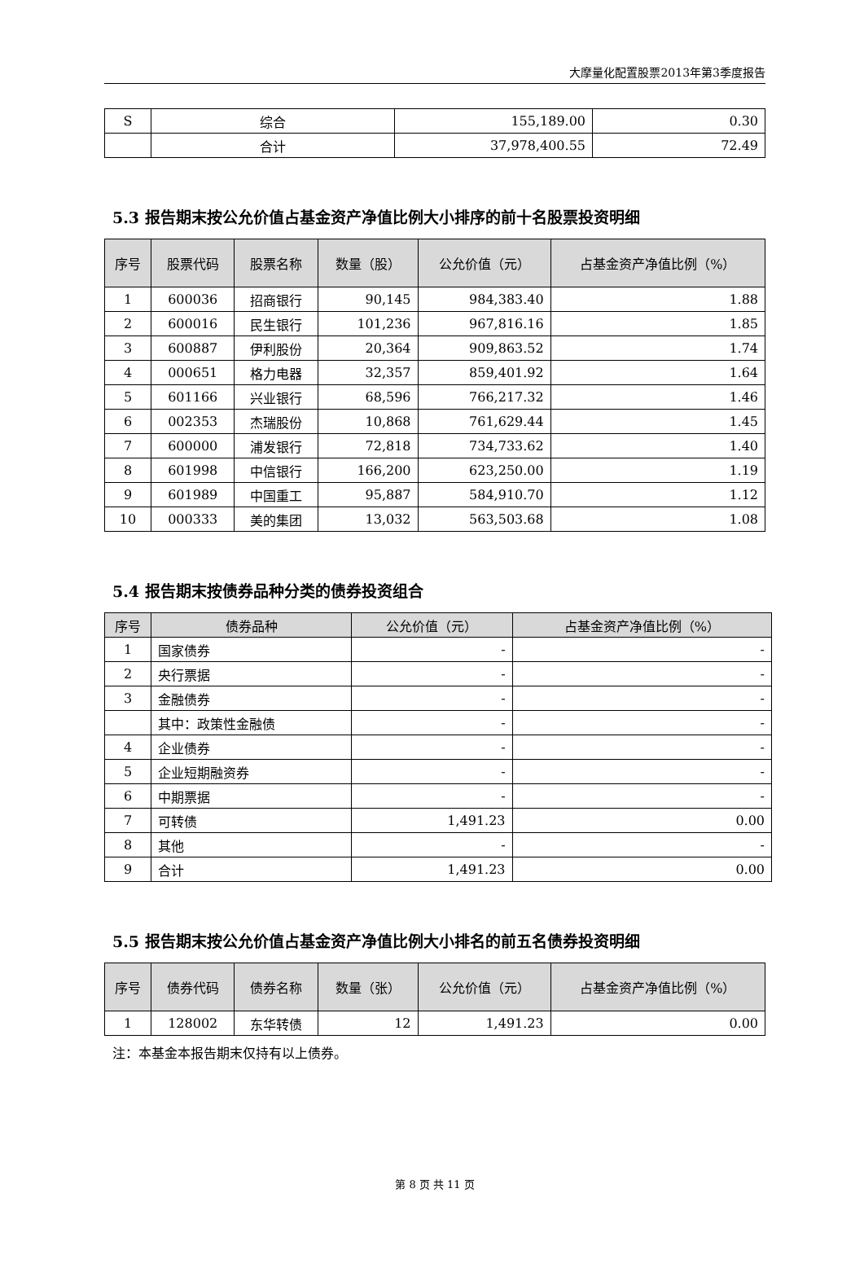大摩量化配置股票2013年第3季度报告
| S | 综合 | 155,189.00 | 0.30 |
| | 合计 | 37,978,400.55 | 72.49 |
5.3 报告期末按公允价值占基金资产净值比例大小排序的前十名股票投资明细
| 序号 | 股票代码 | 股票名称 | 数量（股） | 公允价值（元） | 占基金资产净值比例（%） |
| --- | --- | --- | --- | --- | --- |
| 1 | 600036 | 招商银行 | 90,145 | 984,383.40 | 1.88 |
| 2 | 600016 | 民生银行 | 101,236 | 967,816.16 | 1.85 |
| 3 | 600887 | 伊利股份 | 20,364 | 909,863.52 | 1.74 |
| 4 | 000651 | 格力电器 | 32,357 | 859,401.92 | 1.64 |
| 5 | 601166 | 兴业银行 | 68,596 | 766,217.32 | 1.46 |
| 6 | 002353 | 杰瑞股份 | 10,868 | 761,629.44 | 1.45 |
| 7 | 600000 | 浦发银行 | 72,818 | 734,733.62 | 1.40 |
| 8 | 601998 | 中信银行 | 166,200 | 623,250.00 | 1.19 |
| 9 | 601989 | 中国重工 | 95,887 | 584,910.70 | 1.12 |
| 10 | 000333 | 美的集团 | 13,032 | 563,503.68 | 1.08 |
5.4 报告期末按债券品种分类的债券投资组合
| 序号 | 债券品种 | 公允价值（元） | 占基金资产净值比例（%） |
| --- | --- | --- | --- |
| 1 | 国家债券 | - | - |
| 2 | 央行票据 | - | - |
| 3 | 金融债券 | - | - |
| | 其中：政策性金融债 | - | - |
| 4 | 企业债券 | - | - |
| 5 | 企业短期融资券 | - | - |
| 6 | 中期票据 | - | - |
| 7 | 可转债 | 1,491.23 | 0.00 |
| 8 | 其他 | - | - |
| 9 | 合计 | 1,491.23 | 0.00 |
5.5 报告期末按公允价值占基金资产净值比例大小排名的前五名债券投资明细
| 序号 | 债券代码 | 债券名称 | 数量（张） | 公允价值（元） | 占基金资产净值比例（%） |
| --- | --- | --- | --- | --- | --- |
| 1 | 128002 | 东华转债 | 12 | 1,491.23 | 0.00 |
注：本基金本报告期末仅持有以上债券。
第 8 页 共 11 页